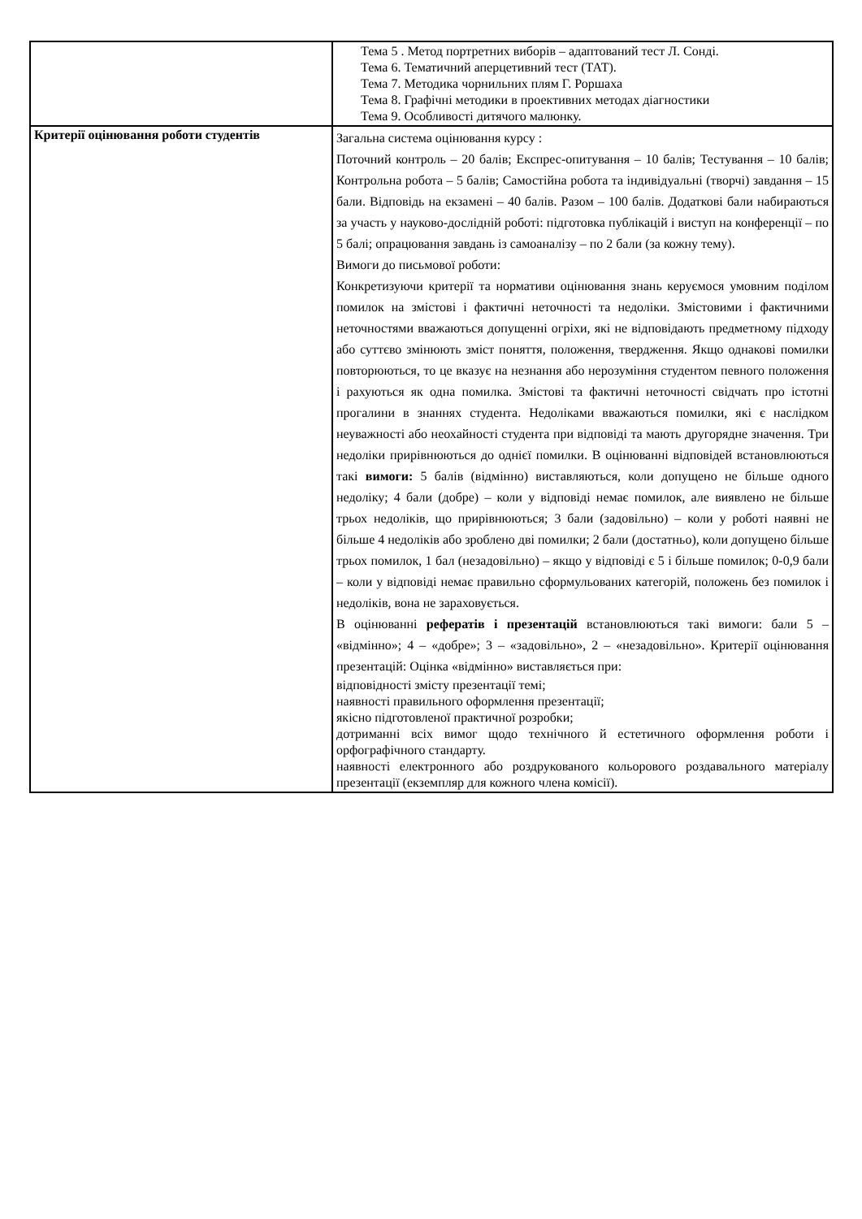| | Тема 5 . Метод портретних виборів – адаптований тест Л. Сонді. Тема 6. Тематичний аперцетивний тест (ТАТ). Тема 7. Методика чорнильних плям Г. Роршаха Тема 8. Графічні методики в проективних методах діагностики Тема 9. Особливості дитячого малюнку. |
| Критерії оцінювання роботи студентів | Загальна система оцінювання курсу : Поточний контроль – 20 балів; Експрес-опитування – 10 балів; Тестування – 10 балів; Контрольна робота – 5 балів; Самостійна робота та індивідуальні (творчі) завдання – 15 бали. Відповідь на екзамені – 40 балів. Разом – 100 балів. Додаткові бали набираються за участь у науково-дослідній роботі: підготовка публікацій і виступ на конференції – по 5 балі; опрацювання завдань із самоаналізу – по 2 бали (за кожну тему). Вимоги до письмової роботи: Конкретизуючи критерії та нормативи оцінювання знань керуємося умовним поділом помилок на змістові і фактичні неточності та недоліки. Змістовими і фактичними неточностями вважаються допущенні огріхи, які не відповідають предметному підходу або суттєво змінюють зміст поняття, положення, твердження. Якщо однакові помилки повторюються, то це вказує на незнання або нерозуміння студентом певного положення і рахуються як одна помилка. Змістові та фактичні неточності свідчать про істотні прогалини в знаннях студента. Недоліками вважаються помилки, які є наслідком неуважності або неохайності студента при відповіді та мають другорядне значення. Три недоліки прирівнюються до однієї помилки. В оцінюванні відповідей встановлюються такі вимоги: 5 балів (відмінно) виставляються, коли допущено не більше одного недоліку; 4 бали (добре) – коли у відповіді немає помилок, але виявлено не більше трьох недоліків, що прирівнюються; 3 бали (задовільно) – коли у роботі наявні не більше 4 недоліків або зроблено дві помилки; 2 бали (достатньо), коли допущено більше трьох помилок, 1 бал (незадовільно) – якщо у відповіді є 5 і більше помилок; 0-0,9 бали – коли у відповіді немає правильно сформульованих категорій, положень без помилок і недоліків, вона не зараховується. В оцінюванні рефератів і презентацій встановлюються такі вимоги: бали 5 – «відмінно»; 4 – «добре»; 3 – «задовільно», 2 – «незадовільно». Критерії оцінювання презентацій: Оцінка «відмінно» виставляється при: відповідності змісту презентації темі; наявності правильного оформлення презентації; якісно підготовленої практичної розробки; дотриманні всіх вимог щодо технічного й естетичного оформлення роботи і орфографічного стандарту. наявності електронного або роздрукованого кольорового роздавального матеріалу презентації (екземпляр для кожного члена комісії). |